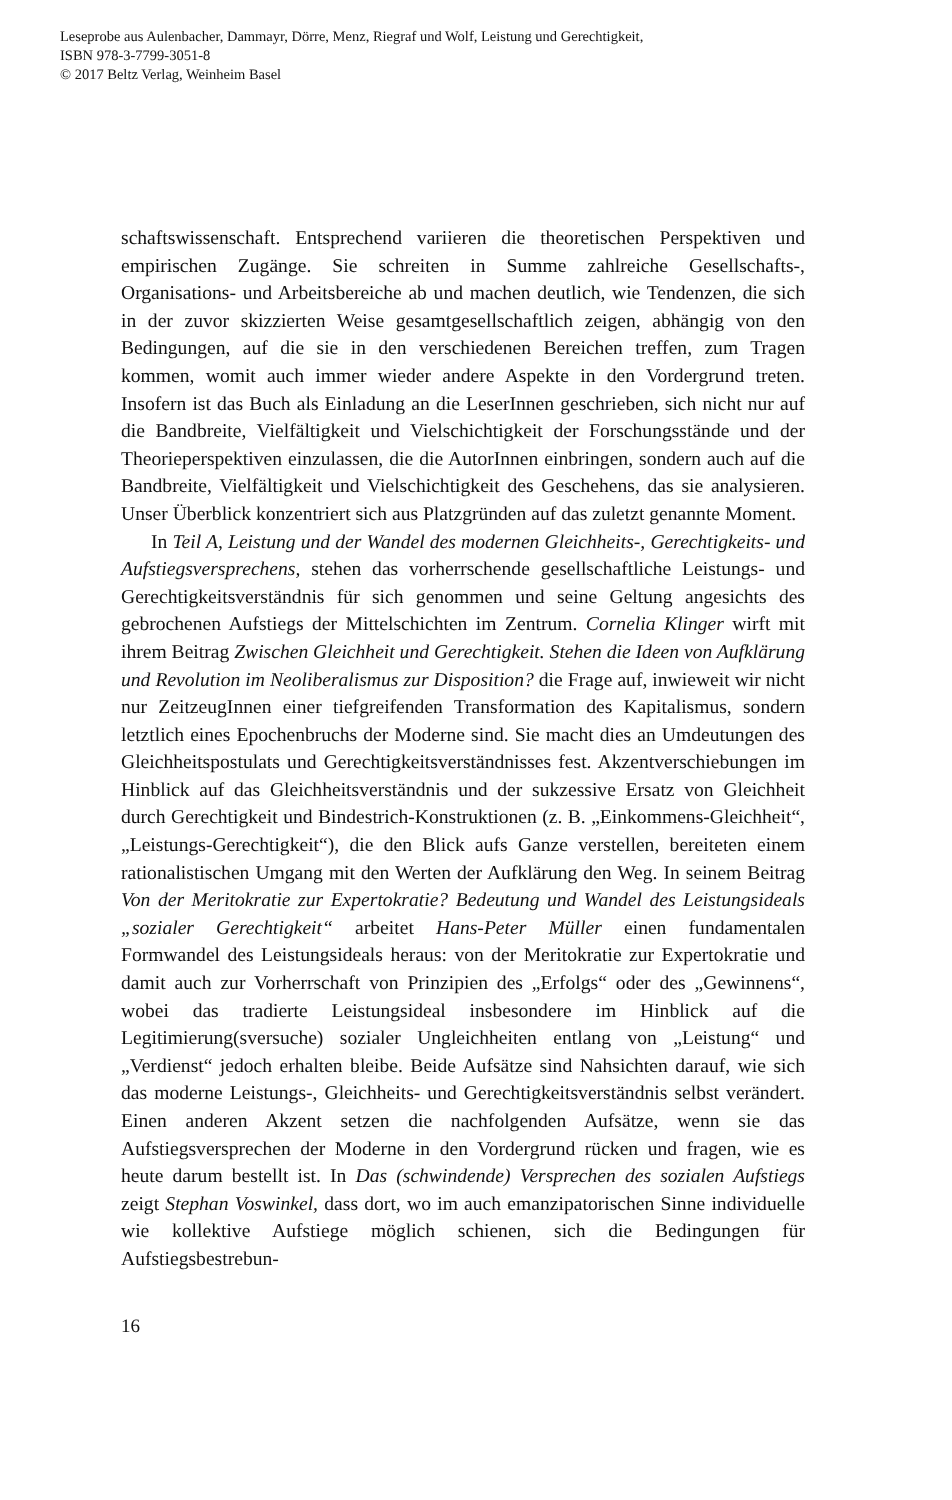Leseprobe aus Aulenbacher, Dammayr, Dörre, Menz, Riegraf und Wolf, Leistung und Gerechtigkeit,
ISBN 978-3-7799-3051-8
© 2017 Beltz Verlag, Weinheim Basel
schaftswissenschaft. Entsprechend variieren die theoretischen Perspektiven und empirischen Zugänge. Sie schreiten in Summe zahlreiche Gesellschafts-, Organisations- und Arbeitsbereiche ab und machen deutlich, wie Tendenzen, die sich in der zuvor skizzierten Weise gesamtgesellschaftlich zeigen, abhängig von den Bedingungen, auf die sie in den verschiedenen Bereichen treffen, zum Tragen kommen, womit auch immer wieder andere Aspekte in den Vordergrund treten. Insofern ist das Buch als Einladung an die LeserInnen geschrieben, sich nicht nur auf die Bandbreite, Vielfältigkeit und Vielschichtigkeit der Forschungsstände und der Theorieperspektiven einzulassen, die die AutorInnen einbringen, sondern auch auf die Bandbreite, Vielfältigkeit und Vielschichtigkeit des Geschehens, das sie analysieren. Unser Überblick konzentriert sich aus Platzgründen auf das zuletzt genannte Moment.
In Teil A, Leistung und der Wandel des modernen Gleichheits-, Gerechtigkeits- und Aufstiegsversprechens, stehen das vorherrschende gesellschaftliche Leistungs- und Gerechtigkeitsverständnis für sich genommen und seine Geltung angesichts des gebrochenen Aufstiegs der Mittelschichten im Zentrum. Cornelia Klinger wirft mit ihrem Beitrag Zwischen Gleichheit und Gerechtigkeit. Stehen die Ideen von Aufklärung und Revolution im Neoliberalismus zur Disposition? die Frage auf, inwieweit wir nicht nur ZeitzeugInnen einer tiefgreifenden Transformation des Kapitalismus, sondern letztlich eines Epochenbruchs der Moderne sind. Sie macht dies an Umdeutungen des Gleichheitspostulats und Gerechtigkeitsverständnisses fest. Akzentverschiebungen im Hinblick auf das Gleichheitsverständnis und der sukzessive Ersatz von Gleichheit durch Gerechtigkeit und Bindestrich-Konstruktionen (z. B. „Einkommens-Gleichheit“, „Leistungs-Gerechtigkeit“), die den Blick aufs Ganze verstellen, bereiteten einem rationalistischen Umgang mit den Werten der Aufklärung den Weg. In seinem Beitrag Von der Meritokratie zur Expertokratie? Bedeutung und Wandel des Leistungsideals „sozialer Gerechtigkeit“ arbeitet Hans-Peter Müller einen fundamentalen Formwandel des Leistungsideals heraus: von der Meritokratie zur Expertokratie und damit auch zur Vorherrschaft von Prinzipien des „Erfolgs“ oder des „Gewinnens“, wobei das tradierte Leistungsideal insbesondere im Hinblick auf die Legitimierung(sversuche) sozialer Ungleichheiten entlang von „Leistung“ und „Verdienst“ jedoch erhalten bleibe. Beide Aufsätze sind Nahsichten darauf, wie sich das moderne Leistungs-, Gleichheits- und Gerechtigkeitsverständnis selbst verändert. Einen anderen Akzent setzen die nachfolgenden Aufsätze, wenn sie das Aufstiegsversprechen der Moderne in den Vordergrund rücken und fragen, wie es heute darum bestellt ist. In Das (schwindende) Versprechen des sozialen Aufstiegs zeigt Stephan Voswinkel, dass dort, wo im auch emanzipatorischen Sinne individuelle wie kollektive Aufstiege möglich schienen, sich die Bedingungen für Aufstiegsbestrebun-
16